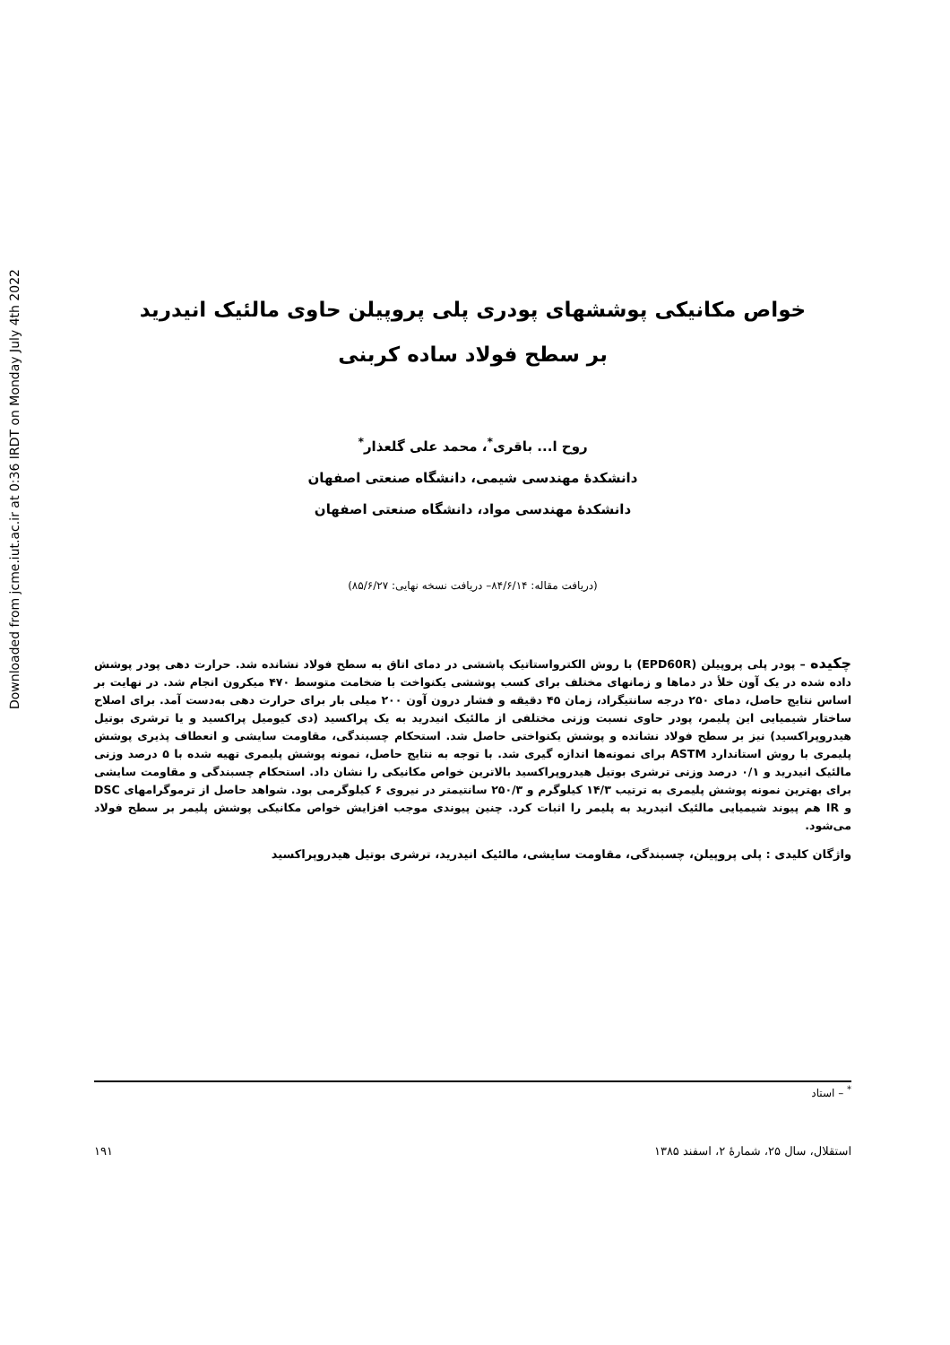Downloaded from jcme.iut.ac.ir at 0:36 IRDT on Monday July 4th 2022
خواص مکانیکی پوششهای پودری پلی پروپیلن حاوی مالئیک انیدرید
بر سطح فولاد ساده کربنی
روح ا... باقری<sup>*</sup>، محمد علی گلعذار<sup>*</sup>
دانشکدهٔ مهندسی شیمی، دانشگاه صنعتی اصفهان
دانشکدهٔ مهندسی مواد، دانشگاه صنعتی اصفهان
(دریافت مقاله: ۸۴/۶/۱۴– دریافت نسخه نهایی: ۸۵/۶/۲۷)
چکیده – پودر پلی پروپیلن (EPD60R) با روش الکترواستاتیک پاششی در دمای اتاق به سطح فولاد نشانده شد. حرارت دهی پودر پوشش داده شده در یک آون خلأ در دماها و زمانهای مختلف برای کسب پوششی یکنواخت با ضخامت متوسط ۴۷۰ میکرون انجام شد. در نهایت بر اساس نتایج حاصل، دمای ۲۵۰ درجه سانتیگراد، زمان ۴۵ دقیقه و فشار درون آون ۲۰۰ میلی بار برای حرارت دهی به‌دست آمد. برای اصلاح ساختار شیمیایی این پلیمر، پودر حاوی نسبت وزنی مختلفی از مالئیک انیدرید به یک پراکسید (دی کیومیل پراکسید و یا ترشری بوتیل هیدروپراکسید) نیز بر سطح فولاد نشانده و پوشش یکنواختی حاصل شد. استحکام چسبندگی، مقاومت سایشی و انعطاف پذیری پوشش پلیمری با روش استاندارد ASTM برای نمونه‌ها اندازه گیری شد. با توجه به نتایج حاصل، نمونه پوشش پلیمری تهیه شده با ۵ درصد وزنی مالئیک انیدرید و ۰/۱ درصد وزنی ترشری بوتیل هیدروپراکسید بالاترین خواص مکانیکی را نشان داد. استحکام چسبندگی و مقاومت سایشی برای بهترین نمونه پوشش پلیمری به ترتیب ۱۴/۳ کیلوگرم و ۲۵۰/۳ سانتیمتر در نیروی ۶ کیلوگرمی بود. شواهد حاصل از ترموگرامهای DSC و IR هم پیوند شیمیایی مالئیک انیدرید به پلیمر را اثبات کرد. چنین پیوندی موجب افزایش خواص مکانیکی پوشش پلیمر بر سطح فولاد می‌شود.
واژگان کلیدی : پلی پروپیلن، چسبندگی، مقاومت سایشی، مالئیک انیدرید، ترشری بوتیل هیدروپراکسید
<sup>*</sup> – استاد
استقلال، سال ۲۵، شمارهٔ ۲، اسفند ۱۳۸۵ ۱۹۱